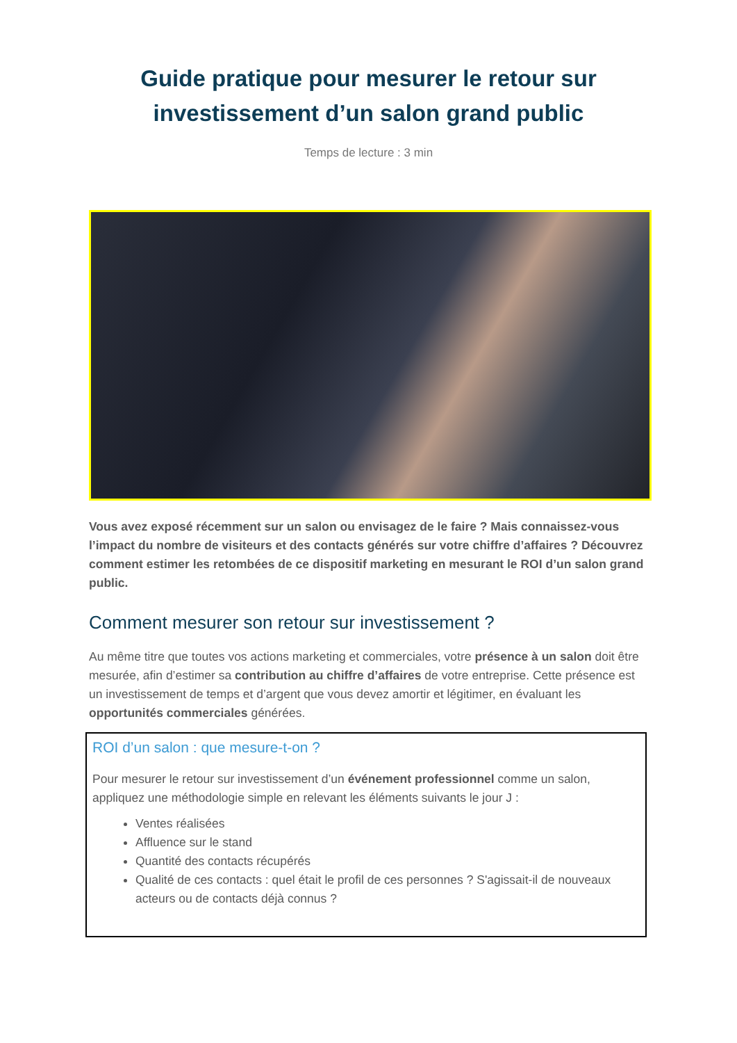Guide pratique pour mesurer le retour sur
investissement d’un salon grand public
Temps de lecture : 3 min
Vous avez exposé récemment sur un salon ou envisagez de le faire ? Mais connaissez-vous l’impact du nombre de visiteurs et des contacts générés sur votre chiffre d’affaires ? Découvrez comment estimer les retombées de ce dispositif marketing en mesurant le ROI d’un salon grand public.
Comment mesurer son retour sur investissement ?
Au même titre que toutes vos actions marketing et commerciales, votre présence à un salon doit être mesurée, afin d’estimer sa contribution au chiffre d’affaires de votre entreprise. Cette présence est un investissement de temps et d’argent que vous devez amortir et légitimer, en évaluant les opportunités commerciales générées.
ROI d’un salon : que mesure-t-on ?
Pour mesurer le retour sur investissement d’un événement professionnel comme un salon, appliquez une méthodologie simple en relevant les éléments suivants le jour J :
Ventes réalisées
Affluence sur le stand
Quantité des contacts récupérés
Qualité de ces contacts : quel était le profil de ces personnes ? S'agissait-il de nouveaux acteurs ou de contacts déjà connus ?